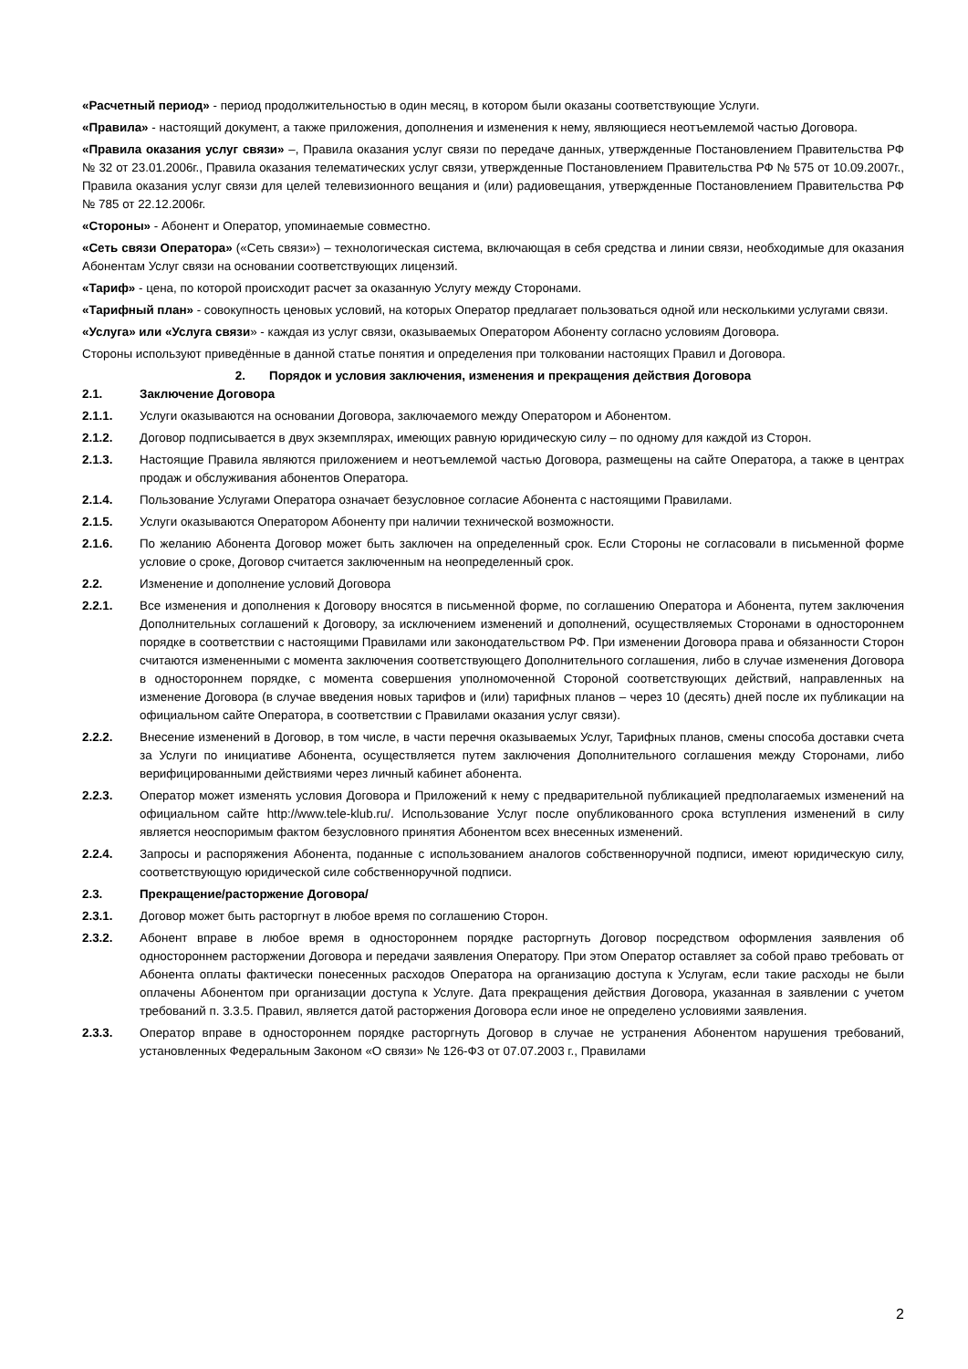«Расчетный период» - период продолжительностью в один месяц, в котором были оказаны соответствующие Услуги.
«Правила» - настоящий документ, а также приложения, дополнения и изменения к нему, являющиеся неотъемлемой частью Договора.
«Правила оказания услуг связи» –, Правила оказания услуг связи по передаче данных, утвержденные Постановлением Правительства РФ № 32 от 23.01.2006г., Правила оказания телематических услуг связи, утвержденные Постановлением Правительства РФ № 575 от 10.09.2007г., Правила оказания услуг связи для целей телевизионного вещания и (или) радиовещания, утвержденные Постановлением Правительства РФ № 785 от 22.12.2006г.
«Стороны» - Абонент и Оператор, упоминаемые совместно.
«Сеть связи Оператора» («Сеть связи») – технологическая система, включающая в себя средства и линии связи, необходимые для оказания Абонентам Услуг связи на основании соответствующих лицензий.
«Тариф» - цена, по которой происходит расчет за оказанную Услугу между Сторонами.
«Тарифный план» - совокупность ценовых условий, на которых Оператор предлагает пользоваться одной или несколькими услугами связи.
«Услуга» или «Услуга связи» - каждая из услуг связи, оказываемых Оператором Абоненту согласно условиям Договора.
Стороны используют приведённые в данной статье понятия и определения при толковании настоящих Правил и Договора.
2. Порядок и условия заключения, изменения и прекращения действия Договора
2.1. Заключение Договора
2.1.1. Услуги оказываются на основании Договора, заключаемого между Оператором и Абонентом.
2.1.2. Договор подписывается в двух экземплярах, имеющих равную юридическую силу – по одному для каждой из Сторон.
2.1.3. Настоящие Правила являются приложением и неотъемлемой частью Договора, размещены на сайте Оператора, а также в центрах продаж и обслуживания абонентов Оператора.
2.1.4. Пользование Услугами Оператора означает безусловное согласие Абонента с настоящими Правилами.
2.1.5. Услуги оказываются Оператором Абоненту при наличии технической возможности.
2.1.6. По желанию Абонента Договор может быть заключен на определенный срок. Если Стороны не согласовали в письменной форме условие о сроке, Договор считается заключенным на неопределенный срок.
2.2. Изменение и дополнение условий Договора
2.2.1. Все изменения и дополнения к Договору вносятся в письменной форме, по соглашению Оператора и Абонента, путем заключения Дополнительных соглашений к Договору, за исключением изменений и дополнений, осуществляемых Сторонами в одностороннем порядке в соответствии с настоящими Правилами или законодательством РФ. При изменении Договора права и обязанности Сторон считаются измененными с момента заключения соответствующего Дополнительного соглашения, либо в случае изменения Договора в одностороннем порядке, с момента совершения уполномоченной Стороной соответствующих действий, направленных на изменение Договора (в случае введения новых тарифов и (или) тарифных планов – через 10 (десять) дней после их публикации на официальном сайте Оператора, в соответствии с Правилами оказания услуг связи).
2.2.2. Внесение изменений в Договор, в том числе, в части перечня оказываемых Услуг, Тарифных планов, смены способа доставки счета за Услуги по инициативе Абонента, осуществляется путем заключения Дополнительного соглашения между Сторонами, либо верифицированными действиями через личный кабинет абонента.
2.2.3. Оператор может изменять условия Договора и Приложений к нему с предварительной публикацией предполагаемых изменений на официальном сайте http://www.tele-klub.ru/. Использование Услуг после опубликованного срока вступления изменений в силу является неоспоримым фактом безусловного принятия Абонентом всех внесенных изменений.
2.2.4. Запросы и распоряжения Абонента, поданные с использованием аналогов собственноручной подписи, имеют юридическую силу, соответствующую юридической силе собственноручной подписи.
2.3. Прекращение/расторжение Договора/
2.3.1. Договор может быть расторгнут в любое время по соглашению Сторон.
2.3.2. Абонент вправе в любое время в одностороннем порядке расторгнуть Договор посредством оформления заявления об одностороннем расторжении Договора и передачи заявления Оператору. При этом Оператор оставляет за собой право требовать от Абонента оплаты фактически понесенных расходов Оператора на организацию доступа к Услугам, если такие расходы не были оплачены Абонентом при организации доступа к Услуге. Дата прекращения действия Договора, указанная в заявлении с учетом требований п. 3.3.5. Правил, является датой расторжения Договора если иное не определено условиями заявления.
2.3.3. Оператор вправе в одностороннем порядке расторгнуть Договор в случае не устранения Абонентом нарушения требований, установленных Федеральным Законом «О связи» № 126-ФЗ от 07.07.2003 г., Правилами
2